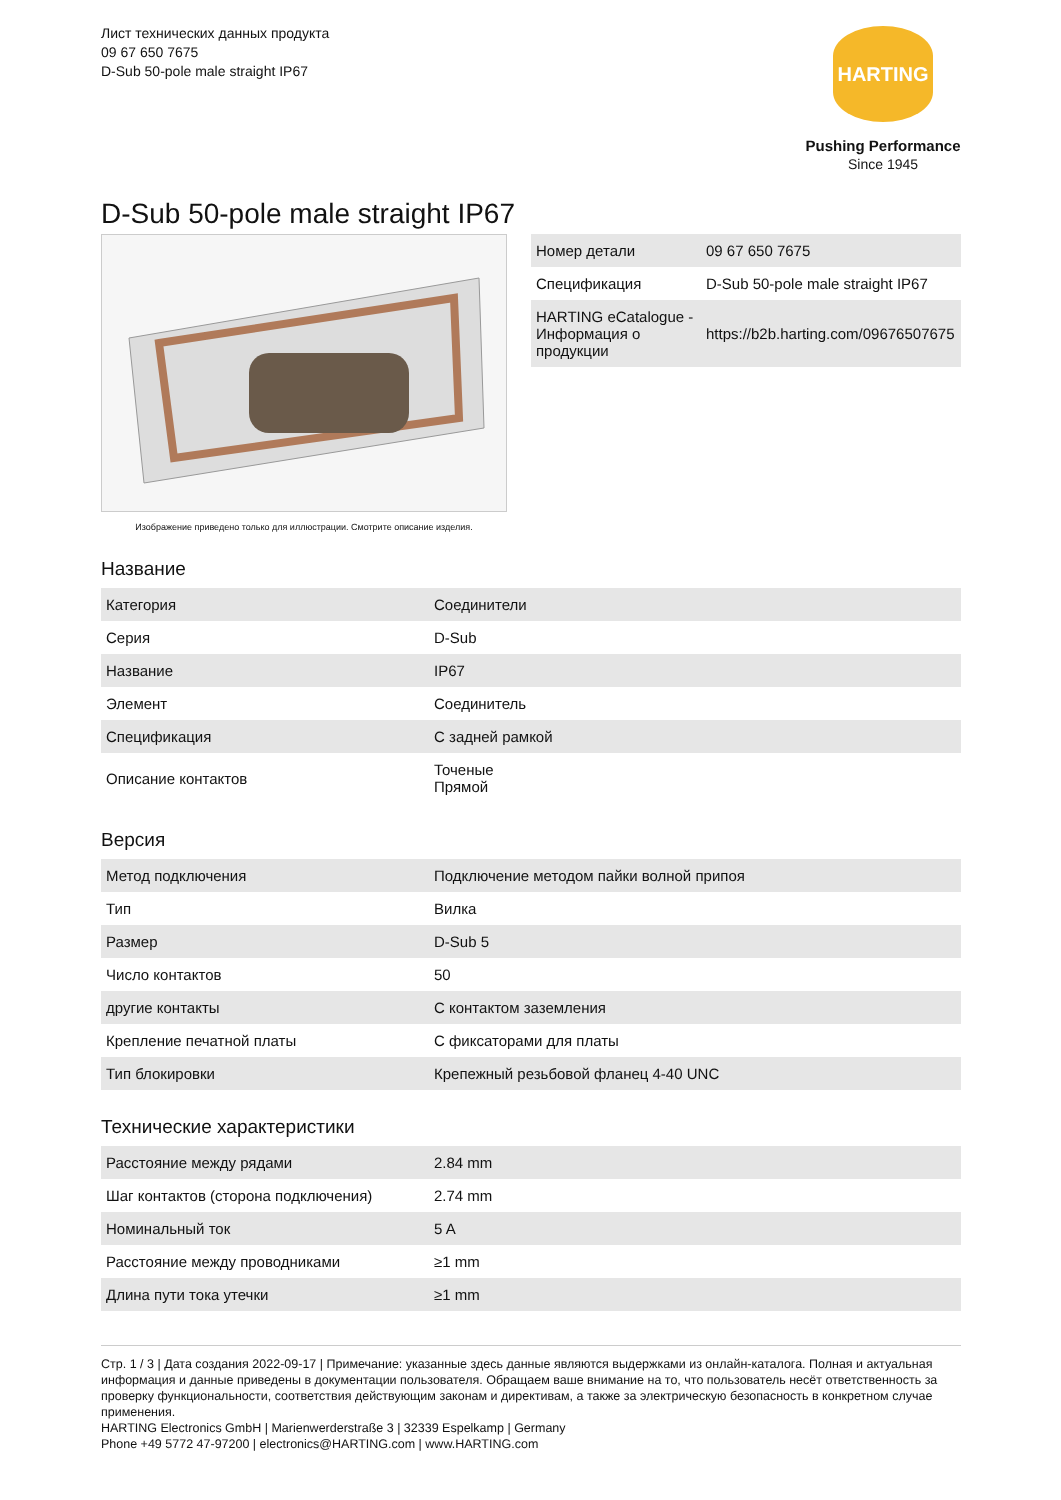Лист технических данных продукта
09 67 650 7675
D-Sub 50-pole male straight IP67
HARTING
Pushing Performance
Since 1945
D-Sub 50-pole male straight IP67
Изображение приведено только для иллюстрации. Смотрите описание изделия.
| Номер детали | 09 67 650 7675 |
| Спецификация | D-Sub 50-pole male straight IP67 |
| HARTING eCatalogue - Информация о продукции | https://b2b.harting.com/09676507675 |
Название
| Категория | Соединители |
| Серия | D-Sub |
| Название | IP67 |
| Элемент | Соединитель |
| Спецификация | С задней рамкой |
| Описание контактов | Точеные Прямой |
Версия
| Метод подключения | Подключение методом пайки волной припоя |
| Тип | Вилка |
| Размер | D-Sub 5 |
| Число контактов | 50 |
| другие контакты | С контактом заземления |
| Крепление печатной платы | С фиксаторами для платы |
| Тип блокировки | Крепежный резьбовой фланец 4-40 UNC |
Технические характеристики
| Расстояние между рядами | 2.84 mm |
| Шаг контактов (сторона подключения) | 2.74 mm |
| Номинальный ток | 5 A |
| Расстояние между проводниками | ≥1 mm |
| Длина пути тока утечки | ≥1 mm |
Стр. 1 / 3 | Дата создания 2022-09-17 | Примечание: указанные здесь данные являются выдержками из онлайн-каталога. Полная и актуальная информация и данные приведены в документации пользователя. Обращаем ваше внимание на то, что пользователь несёт ответственность за проверку функциональности, соответствия действующим законам и директивам, а также за электрическую безопасность в конкретном случае применения.
HARTING Electronics GmbH | Marienwerderstraße 3 | 32339 Espelkamp | Germany
Phone +49 5772 47-97200 | electronics@HARTING.com | www.HARTING.com